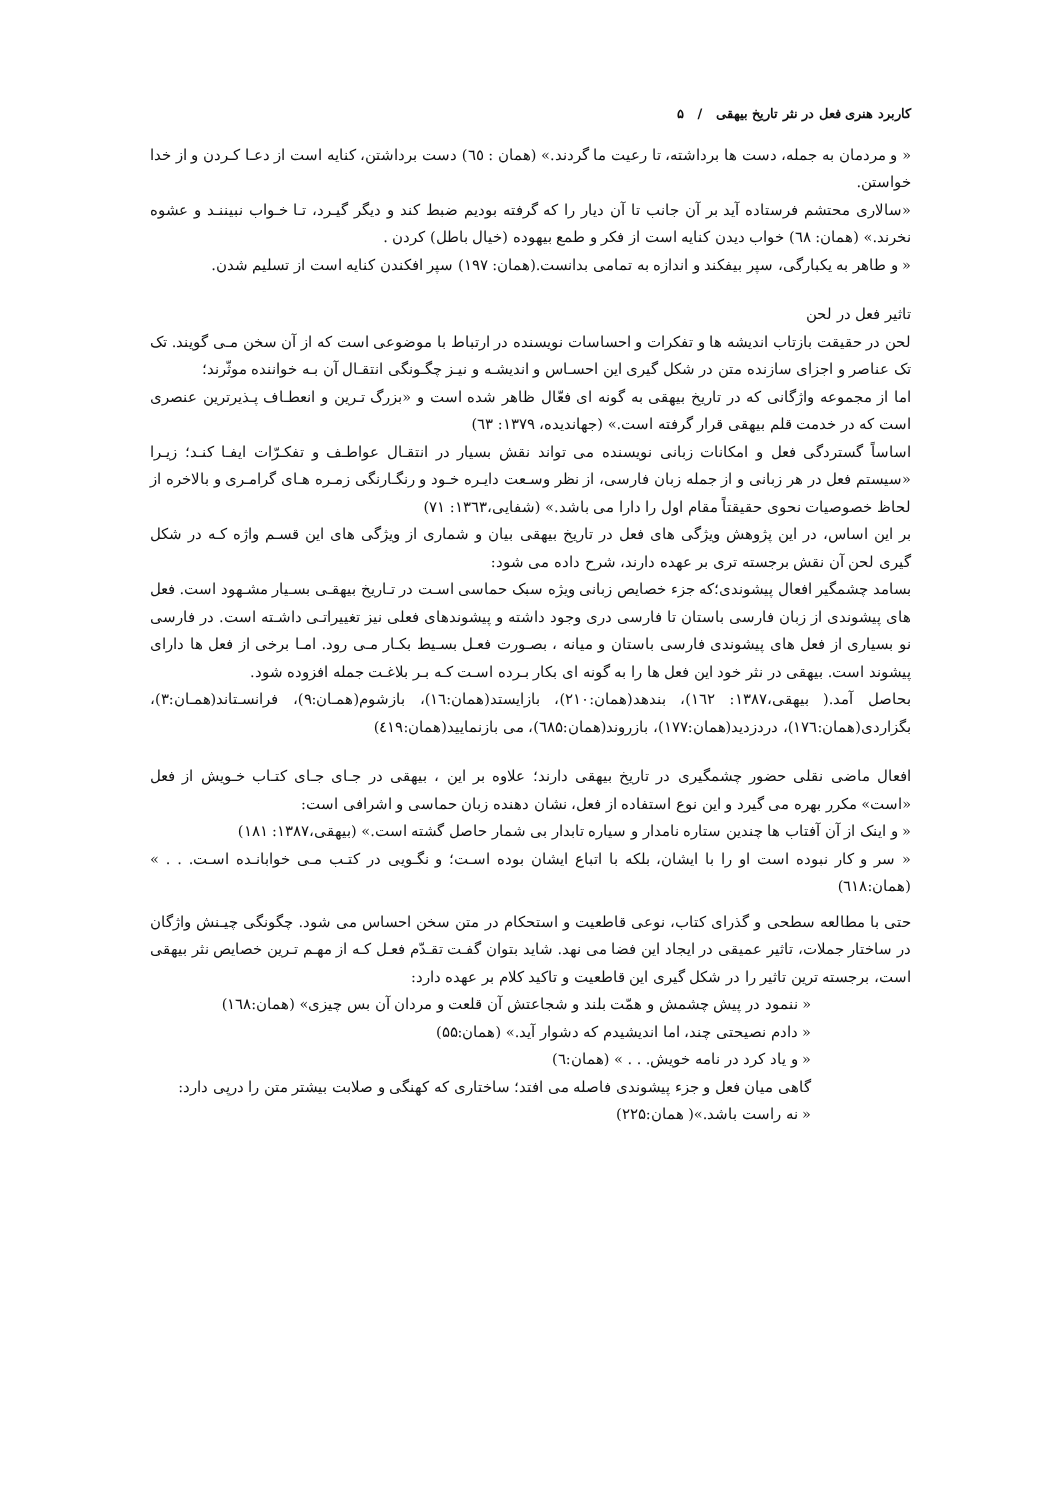کاربرد هنری فعل در نثر تاریخ بیهقی / ۵
« و مردمان به جمله، دست ها برداشته، تا رعیت ما گردند.» (همان : ٦٥) دست برداشتن، کنایه است از دعـا کـردن و از خدا خواستن.
«سالاری محتشم فرستاده آید بر آن جانب تا آن دیار را که گرفته بودیم ضبط کند و دیگر گیـرد، تـا خـواب نبیننـد و عشوه نخرند.» (همان: ٦٨) خواب دیدن کنایه است از فکر و طمع بیهوده (خیال باطل) کردن .
« و طاهر به یکبارگی، سپر بیفکند و اندازه به تمامی بدانست.(همان: ۱۹۷) سپر افکندن کنایه است از تسلیم شدن.
تاثیر فعل در لحن
لحن در حقیقت بازتاب اندیشه ها و تفکرات و احساسات نویسنده در ارتباط با موضوعی است که از آن سخن مـی گویند. تک تک عناصر و اجزای سازنده متن در شکل گیری این احسـاس و اندیشـه و نیـز چگـونگی انتقـال آن بـه خواننده موثّرند؛
اما از مجموعه واژگانی که در تاریخ بیهقی به گونه ای فعّال ظاهر شده است و «بزرگ تـرین و انعطـاف پـذیرترین عنصری است که در خدمت قلم بیهقی قرار گرفته است.» (جهاندیده، ۱۳۷۹: ٦٣)
اساساً گستردگی فعل و امکانات زبانی نویسنده می تواند نقش بسیار در انتقـال عواطـف و تفکـرّات ایفـا کنـد؛ زیـرا «سیستم فعل در هر زبانی و از جمله زبان فارسی، از نظر وسـعت دایـره خـود و رنگـارنگی زمـره هـای گرامـری و بالاخره از لحاظ خصوصیات نحوی حقیقتاً مقام اول را دارا می باشد.» (شفایی،۱۳٦۳: ۷۱)
بر این اساس، در این پژوهش ویژگی های فعل در تاریخ بیهقی بیان و شماری از ویژگی های این قسـم واژه کـه در شکل گیری لحن آن نقش برجسته تری بر عهده دارند، شرح داده می شود:
بسامد چشمگیر افعال پیشوندی؛که جزء خصایص زبانی ویژه سبک حماسی اسـت در تـاریخ بیهقـی بسـیار مشـهود است. فعل های پیشوندی از زبان فارسی باستان تا فارسی دری وجود داشته و پیشوندهای فعلی نیز تغییراتـی داشـته است. در فارسی نو بسیاری از فعل های پیشوندی فارسی باستان و میانه ، بصـورت فعـل بسـیط بکـار مـی رود. امـا برخی از فعل ها دارای پیشوند است. بیهقی در نثر خود این فعل ها را به گونه ای بکار بـرده اسـت کـه بـر بلاغـت جمله افزوده شود.
بحاصل آمد.( بیهقی،۱۳۸۷: ١٦٢)، بندهد(همان:۲۱۰)، بازایستد(همان:١٦)، بازشوم(همـان:۹)، فرانسـتاند(همـان:۳)، بگزاردی(همان:۱۷٦)، دردزدید(همان:۱۷۷)، بازروند(همان:٦۸۵)، می بازنمایید(همان:٤۱۹)
افعال ماضی نقلی حضور چشمگیری در تاریخ بیهقی دارند؛ علاوه بر این ، بیهقی در جـای جـای کتـاب خـویش از فعل «است» مکرر بهره می گیرد و این نوع استفاده از فعل، نشان دهنده زبان حماسی و اشرافی است:
« و اینک از آن آفتاب ها چندین ستاره نامدار و سیاره تابدار بی شمار حاصل گشته است.» (بیهقی،۱۳۸۷: ۱۸۱)
« سر و کار نبوده است او را با ایشان، بلکه با اتباع ایشان بوده اسـت؛ و نگـویی در کتـب مـی خوابانـده اسـت. . . » (همان:٦۱۸)
حتی با مطالعه سطحی و گذرای کتاب، نوعی قاطعیت و استحکام در متن سخن احساس می شود. چگونگی چیـنش واژگان در ساختار جملات، تاثیر عمیقی در ایجاد این فضا می نهد. شاید بتوان گفـت تقـدّم فعـل کـه از مهـم تـرین خصایص نثر بیهقی است، برجسته ترین تاثیر را در شکل گیری این قاطعیت و تاکید کلام بر عهده دارد:
« ننمود در پیش چشمش و همّت بلند و شجاعتش آن قلعت و مردان آن بس چیزی» (همان:١٦۸)
« دادم نصیحتی چند، اما اندیشیدم که دشوار آید.» (همان:۵۵)
« و یاد کرد در نامه خویش. . . » (همان:٦)
گاهی میان فعل و جزء پیشوندی فاصله می افتد؛ ساختاری که کهنگی و صلابت بیشتر متن را درپی دارد:
« نه راست باشد.»( همان:۲۲۵)